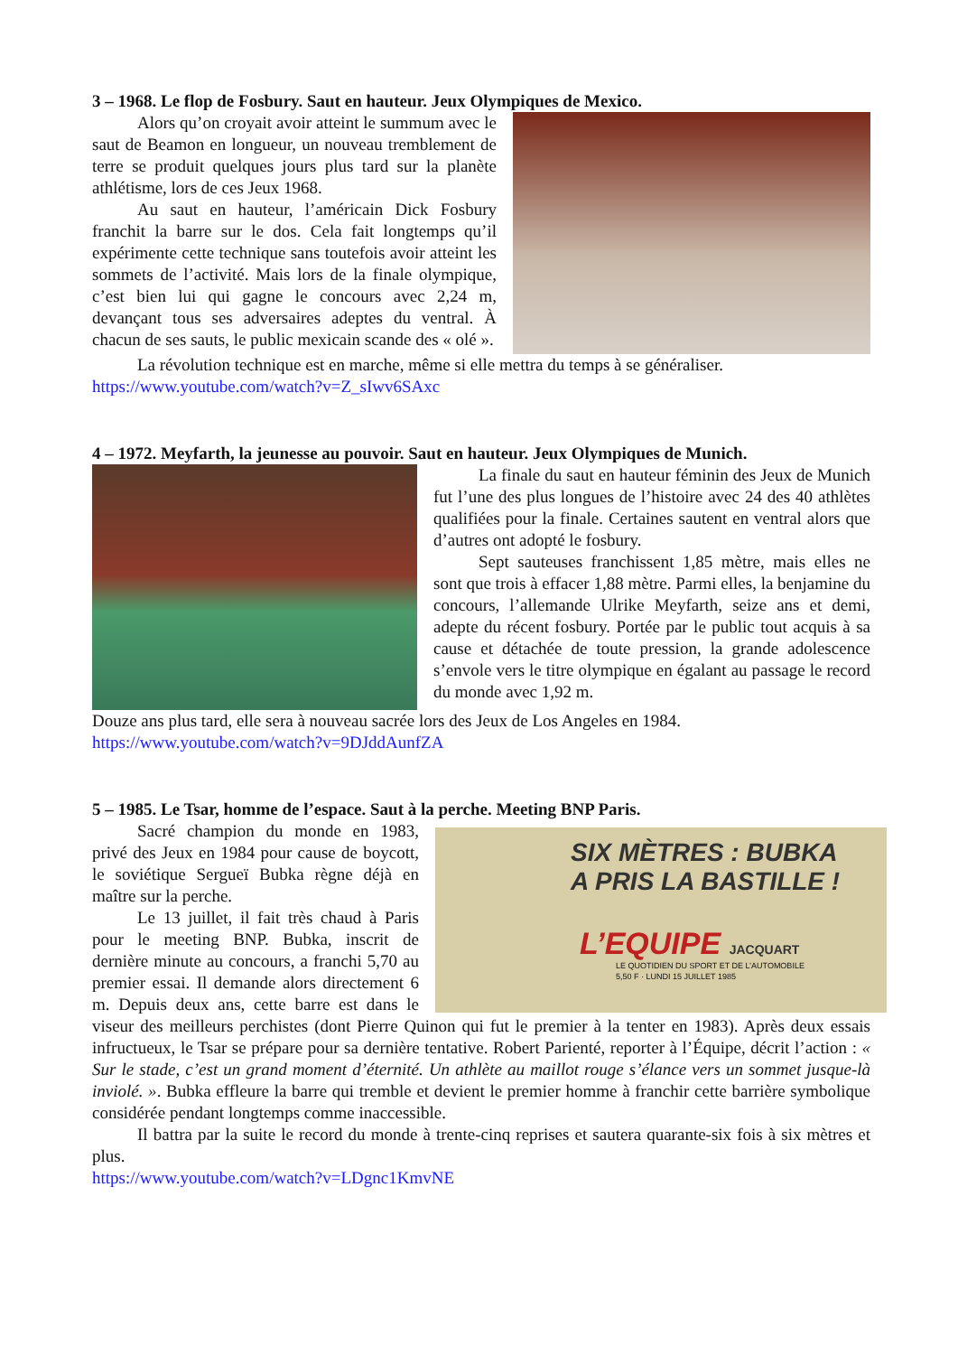3 – 1968. Le flop de Fosbury. Saut en hauteur. Jeux Olympiques de Mexico.
Alors qu’on croyait avoir atteint le summum avec le saut de Beamon en longueur, un nouveau tremblement de terre se produit quelques jours plus tard sur la planète athlétisme, lors de ces Jeux 1968.
Au saut en hauteur, l’américain Dick Fosbury franchit la barre sur le dos. Cela fait longtemps qu’il expérimente cette technique sans toutefois avoir atteint les sommets de l’activité. Mais lors de la finale olympique, c’est bien lui qui gagne le concours avec 2,24 m, devançant tous ses adversaires adeptes du ventral. À chacun de ses sauts, le public mexicain scande des « olé ».
La révolution technique est en marche, même si elle mettra du temps à se généraliser.
https://www.youtube.com/watch?v=Z_sIwv6SAxc
4 – 1972. Meyfarth, la jeunesse au pouvoir. Saut en hauteur. Jeux Olympiques de Munich.
La finale du saut en hauteur féminin des Jeux de Munich fut l’une des plus longues de l’histoire avec 24 des 40 athlètes qualifiées pour la finale. Certaines sautent en ventral alors que d’autres ont adopté le fosbury.
Sept sauteuses franchissent 1,85 mètre, mais elles ne sont que trois à effacer 1,88 mètre. Parmi elles, la benjamine du concours, l’allemande Ulrike Meyfarth, seize ans et demi, adepte du récent fosbury. Portée par le public tout acquis à sa cause et détachée de toute pression, la grande adolescence s’envole vers le titre olympique en égalant au passage le record du monde avec 1,92 m.
Douze ans plus tard, elle sera à nouveau sacrée lors des Jeux de Los Angeles en 1984.
https://www.youtube.com/watch?v=9DJddAunfZA
5 – 1985. Le Tsar, homme de l’espace. Saut à la perche. Meeting BNP Paris.
SIX MÈTRES : BUBKA
A PRIS LA BASTILLE !
L’EQUIPE JACQUART
LE QUOTIDIEN DU SPORT ET DE L’AUTOMOBILE
5,50 F · LUNDI 15 JUILLET 1985
Sacré champion du monde en 1983, privé des Jeux en 1984 pour cause de boycott, le soviétique Sergueï Bubka règne déjà en maître sur la perche.
Le 13 juillet, il fait très chaud à Paris pour le meeting BNP. Bubka, inscrit de dernière minute au concours, a franchi 5,70 au premier essai. Il demande alors directement 6 m. Depuis deux ans, cette barre est dans le viseur des meilleurs perchistes (dont Pierre Quinon qui fut le premier à la tenter en 1983). Après deux essais infructueux, le Tsar se prépare pour sa dernière tentative. Robert Parienté, reporter à l’Équipe, décrit l’action : « Sur le stade, c’est un grand moment d’éternité. Un athlète au maillot rouge s’élance vers un sommet jusque-là inviolé. ». Bubka effleure la barre qui tremble et devient le premier homme à franchir cette barrière symbolique considérée pendant longtemps comme inaccessible.
Il battra par la suite le record du monde à trente-cinq reprises et sautera quarante-six fois à six mètres et plus.
https://www.youtube.com/watch?v=LDgnc1KmvNE